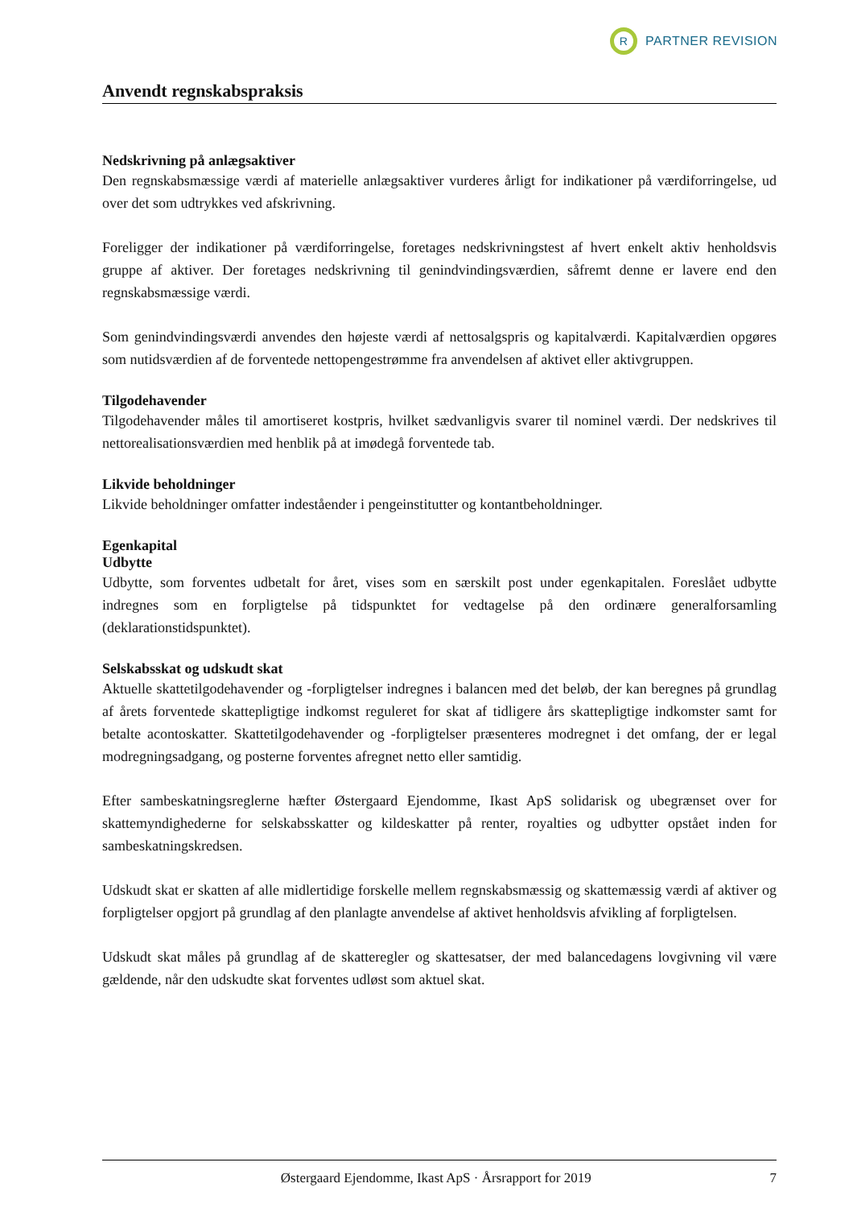R
PARTNER REVISION
Anvendt regnskabspraksis
Nedskrivning på anlægsaktiver
Den regnskabsmæssige værdi af materielle anlægsaktiver vurderes årligt for indikationer på værdiforringelse, ud over det som udtrykkes ved afskrivning.
Foreligger der indikationer på værdiforringelse, foretages nedskrivningstest af hvert enkelt aktiv henholdsvis gruppe af aktiver. Der foretages nedskrivning til genindvindingsværdien, såfremt denne er lavere end den regnskabsmæssige værdi.
Som genindvindingsværdi anvendes den højeste værdi af nettosalgspris og kapitalværdi. Kapitalværdien opgøres som nutidsværdien af de forventede nettopengestrømme fra anvendelsen af aktivet eller aktivgruppen.
Tilgodehavender
Tilgodehavender måles til amortiseret kostpris, hvilket sædvanligvis svarer til nominel værdi. Der nedskrives til nettorealisationsværdien med henblik på at imødegå forventede tab.
Likvide beholdninger
Likvide beholdninger omfatter indeståender i pengeinstitutter og kontantbeholdninger.
Egenkapital
Udbytte
Udbytte, som forventes udbetalt for året, vises som en særskilt post under egenkapitalen. Foreslået udbytte indregnes som en forpligtelse på tidspunktet for vedtagelse på den ordinære generalforsamling (deklarationstidspunktet).
Selskabsskat og udskudt skat
Aktuelle skattetilgodehavender og -forpligtelser indregnes i balancen med det beløb, der kan beregnes på grundlag af årets forventede skattepligtige indkomst reguleret for skat af tidligere års skattepligtige indkomster samt for betalte acontoskatter. Skattetilgodehavender og -forpligtelser præsenteres modregnet i det omfang, der er legal modregningsadgang, og posterne forventes afregnet netto eller samtidig.
Efter sambeskatningsreglerne hæfter Østergaard Ejendomme, Ikast ApS solidarisk og ubegrænset over for skattemyndighederne for selskabsskatter og kildeskatter på renter, royalties og udbytter opstået inden for sambeskatningskredsen.
Udskudt skat er skatten af alle midlertidige forskelle mellem regnskabsmæssig og skattemæssig værdi af aktiver og forpligtelser opgjort på grundlag af den planlagte anvendelse af aktivet henholdsvis afvikling af forpligtelsen.
Udskudt skat måles på grundlag af de skatteregler og skattesatser, der med balancedagens lovgivning vil være gældende, når den udskudte skat forventes udløst som aktuel skat.
Østergaard Ejendomme, Ikast ApS · Årsrapport for 2019 7